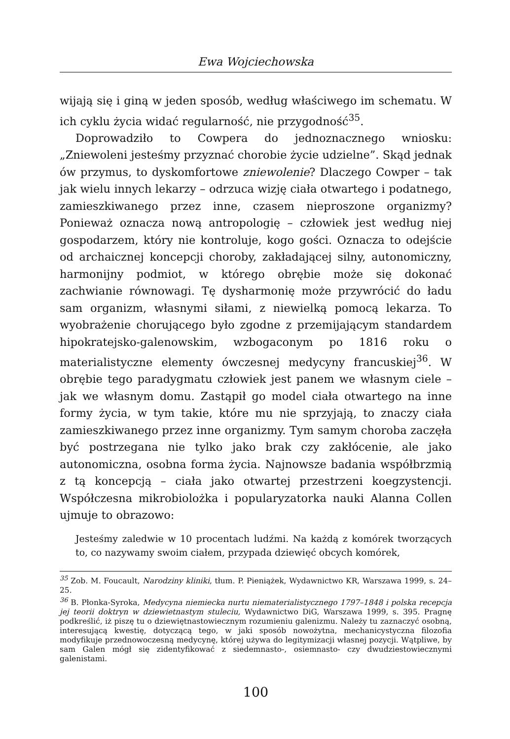Ewa Wojciechowska
wijają się i giną w jeden sposób, według właściwego im schematu. W ich cyklu życia widać regularność, nie przygodność<sup>35</sup>.
Doprowadziło to Cowpera do jednoznacznego wniosku: „Zniewoleni jesteśmy przyznać chorobie życie udzielne”. Skąd jednak ów przymus, to dyskomfortowe zniewolenie? Dlaczego Cowper – tak jak wielu innych lekarzy – odrzuca wizję ciała otwartego i podatnego, zamieszkiwanego przez inne, czasem nieproszone organizmy? Ponieważ oznacza nową antropologię – człowiek jest według niej gospodarzem, który nie kontroluje, kogo gości. Oznacza to odejście od archaicznej koncepcji choroby, zakładającej silny, autonomiczny, harmonijny podmiot, w którego obrębie może się dokonać zachwianie równowagi. Tę dysharmonię może przywrócić do ładu sam organizm, własnymi siłami, z niewielką pomocą lekarza. To wyobrażenie chorującego było zgodne z przemijającym standardem hipokratejsko-galenowskim, wzbogaconym po 1816 roku o materialistyczne elementy ówczesnej medycyny francuskiej<sup>36</sup>. W obrębie tego paradygmatu człowiek jest panem we własnym ciele – jak we własnym domu. Zastąpił go model ciała otwartego na inne formy życia, w tym takie, które mu nie sprzyjają, to znaczy ciała zamieszkiwanego przez inne organizmy. Tym samym choroba zaczęła być postrzegana nie tylko jako brak czy zakłócenie, ale jako autonomiczna, osobna forma życia. Najnowsze badania współbrzmią z tą koncepcją – ciała jako otwartej przestrzeni koegzystencji. Współczesna mikrobiolożka i popularyzatorka nauki Alanna Collen ujmuje to obrazowo:
Jesteśmy zaledwie w 10 procentach ludźmi. Na każdą z komórek tworzących to, co nazywamy swoim ciałem, przypada dziewięć obcych komórek,
<sup>35</sup> Zob. M. Foucault, Narodziny kliniki, tłum. P. Pieniążek, Wydawnictwo KR, Warszawa 1999, s. 24–25.
<sup>36</sup> B. Płonka-Syroka, Medycyna niemiecka nurtu niematerialistycznego 1797–1848 i polska recepcja jej teorii doktryn w dziewietnastym stuleciu, Wydawnictwo DiG, Warszawa 1999, s. 395. Pragnę podkreślić, iż piszę tu o dziewiętnastowiecznym rozumieniu galenizmu. Należy tu zaznaczyć osobną, interesującą kwestię, dotyczącą tego, w jaki sposób nowożytna, mechanicystyczna filozofia modyfikuje przednowoczesną medycynę, której używa do legitymizacji własnej pozycji. Wątpliwe, by sam Galen mógł się zidentyfikować z siedemnasto-, osiemnasto- czy dwudziestowiecznymi galenistami.
100